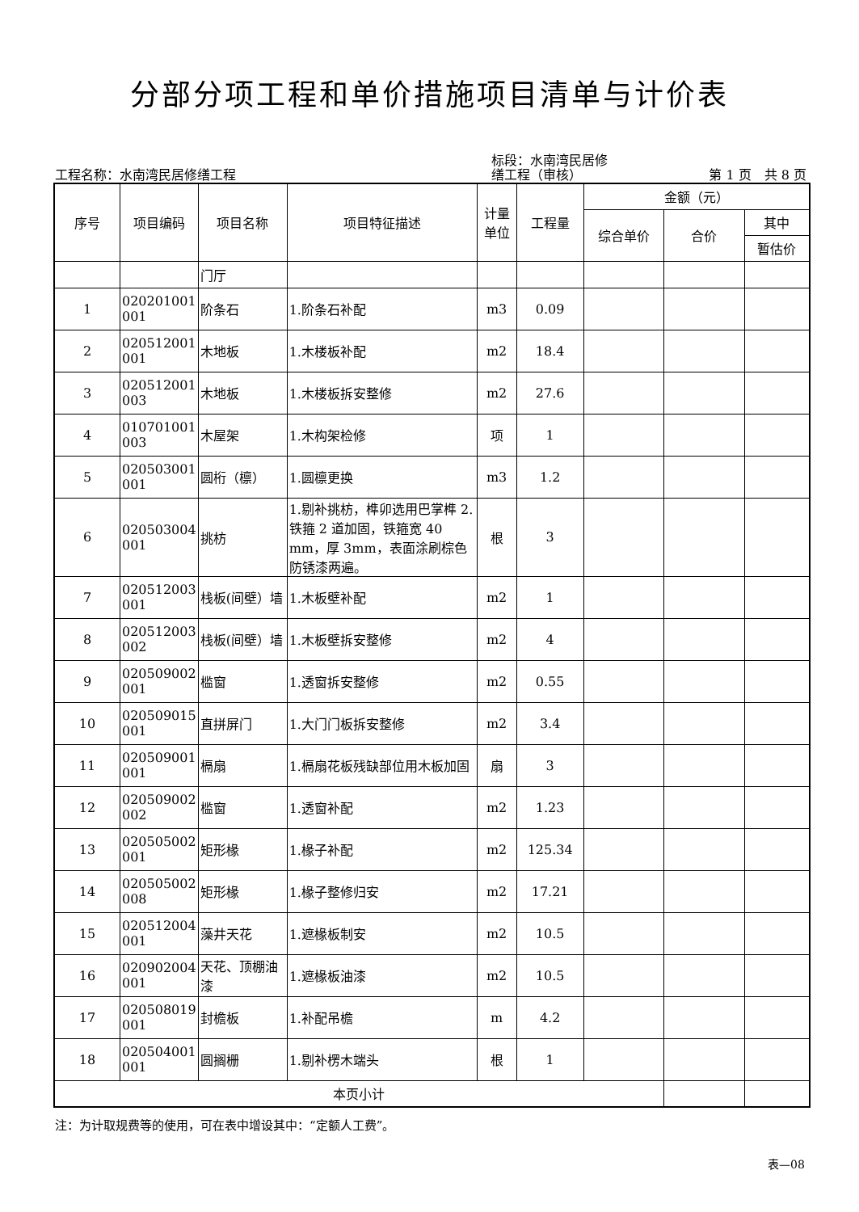分部分项工程和单价措施项目清单与计价表
工程名称：水南湾民居修缮工程
标段：水南湾民居修
缮工程（审核）
第 1 页　共 8 页
| 序号 | 项目编码 | 项目名称 | 项目特征描述 | 计量 单位 | 工程量 | 金额（元） | | |
| --- | --- | --- | --- | --- | --- | --- | --- | --- |
| | | | | | | 综合单价 | 合价 | 其中 |
| | | | | | | | | 暂估价 |
| | | 门厅 | | | | | | |
| 1 | 020201001 001 | 阶条石 | 1.阶条石补配 | m3 | 0.09 | | | |
| 2 | 020512001 001 | 木地板 | 1.木楼板补配 | m2 | 18.4 | | | |
| 3 | 020512001 003 | 木地板 | 1.木楼板拆安整修 | m2 | 27.6 | | | |
| 4 | 010701001 003 | 木屋架 | 1.木构架检修 | 项 | 1 | | | |
| 5 | 020503001 001 | 圆桁（檩） | 1.圆檩更换 | m3 | 1.2 | | | |
| 6 | 020503004 001 | 挑枋 | 1.剔补挑枋，榫卯选用巴掌榫 2.铁箍 2 道加固，铁箍宽 40 mm，厚 3mm，表面涂刷棕色防锈漆两遍。 | 根 | 3 | | | |
| 7 | 020512003 001 | 栈板(间壁）墙 | 1.木板壁补配 | m2 | 1 | | | |
| 8 | 020512003 002 | 栈板(间壁）墙 | 1.木板壁拆安整修 | m2 | 4 | | | |
| 9 | 020509002 001 | 槛窗 | 1.透窗拆安整修 | m2 | 0.55 | | | |
| 10 | 020509015 001 | 直拼屏门 | 1.大门门板拆安整修 | m2 | 3.4 | | | |
| 11 | 020509001 001 | 槅扇 | 1.槅扇花板残缺部位用木板加固 | 扇 | 3 | | | |
| 12 | 020509002 002 | 槛窗 | 1.透窗补配 | m2 | 1.23 | | | |
| 13 | 020505002 001 | 矩形椽 | 1.椽子补配 | m2 | 125.34 | | | |
| 14 | 020505002 008 | 矩形椽 | 1.椽子整修归安 | m2 | 17.21 | | | |
| 15 | 020512004 001 | 藻井天花 | 1.遮椽板制安 | m2 | 10.5 | | | |
| 16 | 020902004 001 | 天花、顶棚油漆 | 1.遮椽板油漆 | m2 | 10.5 | | | |
| 17 | 020508019 001 | 封檐板 | 1.补配吊檐 | m | 4.2 | | | |
| 18 | 020504001 001 | 圆搁栅 | 1.剔补楞木端头 | 根 | 1 | | | |
| 本页小计 | | | | | | | | |
注：为计取规费等的使用，可在表中增设其中：“定额人工费”。
表—08